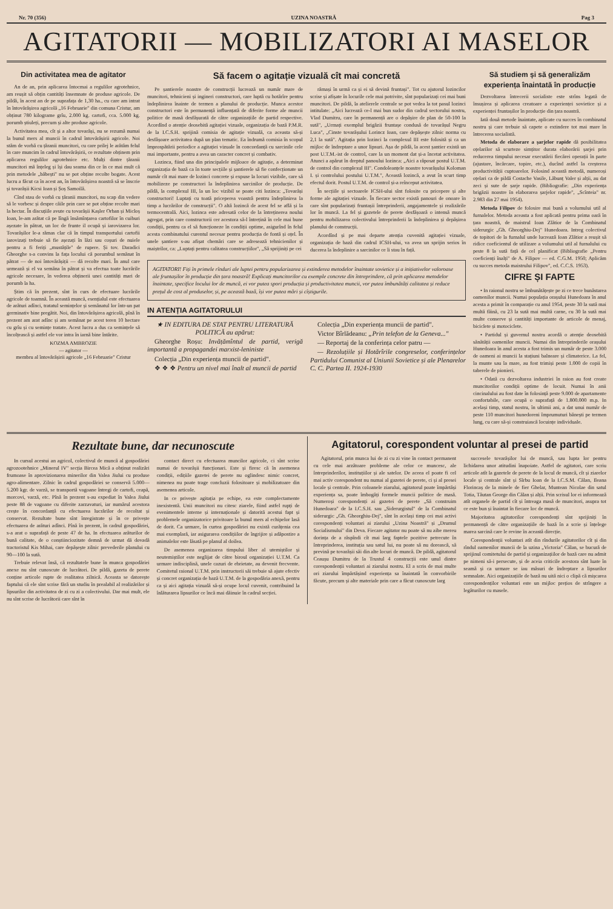Nr. 70 (356) UZINA NOASTRĂ Pag 3
AGITATORII — MOBILIZATORI AI MASELOR
Din activitatea mea de agitator
An de an, prin aplicarea întocmai a regulilor agrotehnice, am reușit să obțin cantități însemnate de produse agricole. De pildă, în acest an de pe suprafața de 1,30 ha., cu care am intrat în întovărășirea agricolă „16 Februarie" din comuna Cristur, am obținut 780 kilograme grîu, 2.000 kg. cartofi, cca. 5.000 kg. porumb știuleți, precum și alte produse agricole.
Activitatea mea, cît și a altor tovarăși, nu se rezumă numai la bunul mers al muncii în cadrul întovărășirii agricole. Noi stăm de vorbă cu țăranii muncitori, cu care prilej le arătăm felul în care muncim în cadrul întovărășirii, ce rezultate obținem prin aplicarea regulilor agrotehnice etc. Mulți dintre țăranii muncitori mă înțeleg și își dau seama din ce în ce mai mult că prin metodele „băbești" nu se pot obține recolte bogate. Acest lucru a făcut ca în acest an, în întovărășirea noastră să se înscrie și tovarășii Kicsi Ioan și Șoș Samoilă.
Cînd stau de vorbă cu țăranii muncitori, nu scap din vedere să le vorbesc și despre căile prin care se pot obține recolte mari la hectar. În discuțiile avute cu tovarășii Kașler Orban și Micloș Ioan, le-am arătat că pe lîngă însămînțarea cartofilor în cuiburi așezate în pătrat, un loc de frunte il ocupă și iarovizarea lor. Tovarășilor le-a rămas clar că în timpul transportului cartofii iarovizați trebuie să fie așezați în lăzi sau coșuri de nuiele pentru a fi feriți „mustățile" de rupere. Și tov. Daradici Gheorghe s-a convins la fața locului că porumbul semănat în pătrat — de noi întovărășiții — dă recolte mari. În anul care urmează și el va semăna în pătrat și va efectua toate lucrările agricole necesare, în vederea obținerii unei cantități mari de porumb la ha.
Știm că în prezent, sînt în curs de efectuare lucrările agricole de toamnă. În această muncă, esențialul este efectuarea de arături adînci, tratatul semințelor și semănatul lor într-un pat germinativ bine pregătit. Noi, din întovărășirea agricolă, pînă în prezent am arat adînc și am semănat pe acest teren 10 hectare cu grîu și cu semințe tratate. Acest lucru a dus ca semințele să încolțească și astfel ele vor intra în iarnă bine întărite.
KOZMA AMBROZIE
— agitator —
membru al întovărășirii agricole „16 Februarie" Cristur
Să facem o agitație vizuală cît mai concretă
Pe șantierele noastre de construcții lucrează un număr mare de muncitori, tehnicieni și ingineri constructori, care luptă cu hotărîre pentru îndeplinirea înainte de termen a planului de producție. Munca acestor constructori este în permanență influențată de diferite forme ale muncii politice de masă desfășurată de către organizațiile de partid respective. Acordînd o atenție deosebită agitației vizuale, organizația de bază P.M.R. de la I.C.S.H. sprijină comisia de agitație vizuală, ca aceasta să-și desfășoare activitatea după un plan tematic. Ea îndrumă comisia în scopul împrospătării periodice a agitației vizuale în concordanță cu sarcinile cele mai importante, pentru a avea un caracter concret și combativ.
Lozinca, fiind una din principalele mijloace de agitație, a determinat organizația de bază ca în toate secțiile și șantierele să fie confecționate un număr cît mai mare de lozinci concrete și expuse la locuri vizibile, care să mobilizeze pe constructori la îndeplinirea sarcinilor de producție. De pildă, la complexul III, la un loc vizibil se poate citi lozinca: „Tovarăși constructori! Luptați cu toată priceperea voastră pentru îndeplinirea la timp a lucrărilor de construcții". O altă lozincă de acest fel se află și la termocentrală. Aici, lozinca este adresată celor de la întreținerea noului agregat, prin care constructorii cer acestora să-l întrețină în cele mai bune condiții, pentru ca el să funcționeze în condiții optime, asigurînd în felul acesta combinatului curentul necesar pentru producția de fontă și oțel. În unele șantiere s-au afișat chemări care se adresează tehnicienilor și maiștrilor, ca: „Luptați pentru calitatea construcțiilor", „Să sprijiniți pe cei
rămași în urmă ca și ei să devină fruntași". Tot cu ajutorul lozincilor scrise și afișate în locurile cele mai potrivite, sînt popularizați cei mai buni muncitori. De pildă, la atelierele centrale se pot vedea la tot pasul lozinci intitulate: „Aici lucrează ce-l mai bun sudor din cadrul sectorului nostru, Vlad Dumitru, care în permanență are o depășire de plan de 50-100 la sută", „Urmați exemplul brigăzii fruntașe condusă de tovarășul Negru Luca", „Cinste tovarășului Lorincz Ioan, care depășește zilnic norma cu 2,1 la sută". Agitația prin lozinci la complexul III este folosită și ca un mijloc de îndreptare a unor lipsuri. Așa de pildă, la acest șantier există un post U.T.M.-ist de control, care la un moment dat și-a încetat activitatea. Atunci a apărut în dreptul panoului lozinca: „Aici a răposat postul U.T.M. de control din complexul III". Condoleanțele noastre tovarășului Koloman I. și controlului postului U.T.M.", Această lozincă, a avut în scurt timp efectul dorit. Postul U.T.M. de control și-a reînceput activitatea.
În secțiile și sectoarele ICSH-ului sînt folosite cu pricepere și alte forme ale agitației vizuale. În fiecare sector există panouri de onoare în care sînt popularizați fruntașii întreprinderii, angajamentele și realizările lor în muncă. La fel și gazetele de perete desfășoară o intensă muncă pentru mobilizarea colectivului întreprinderii la îndeplinirea și depășirea planului de construcții.
Acordînd și pe mai departe atenția cuvenită agitației vizuale, organizația de bază din cadrul ICSH-ului, va avea un sprijin serios în ducerea la îndeplinire a sarcinilor ce îi stau în față.
AGITATORI! Fiți în primele rînduri ale luptei pentru popularizarea și extinderea metodelor înaintate sovietice și a inițiativelor valoroase ale fruntașilor în producție din țara noastră! Explicați muncitorilor cu exemple concrete din întreprindere, că prin aplicarea metodelor înaintate, specifice locului lor de muncă, ei vor putea spori producția și productivitatea muncii, vor putea îmbunătăți calitatea și reduce prețul de cost al produselor, și, pe această bază, își vor putea mări și cîștigurile.
IN ATENȚIA AGITATORULUI
★ IN EDITURA DE STAT PENTRU LITERATURĂ POLITICĂ au apărut:
Gheorghe Roșu: Invățămîntul de partid, verigă importantă a propagandei marxist-leniniste
Colecția „Din experiența muncii de partid".
❖ ❖ ❖ Pentru un nivel mai înalt al muncii de partid
Colecția „Din experiența muncii de partid".
Victor Bîrlădeanu: „Prin telefon de la Geneva..."
— Reportaj de la conferința celor patru —
— Rezoluțiile și Hotărîrile congreselor, conferințelor Partidului Comunist al Uniunii Sovietice și ale Plenarelor C. C. Partea II. 1924-1930
Să studiem și să generalizăm experiența înaintată în producție
Dezvoltarea întrecerii socialiste este strîns legată de însușirea și aplicarea creatoare a experienței sovietice și a experienței fruntașilor în producție din țara noastră.
Iată două metode înaintate, aplicate cu succes în combinatul nostru și care trebuie să capete o extindere tot mai mare în întrecerea socialistă.
Metoda de elaborare a șarjelor rapide dă posibilitatea oțelarilor să scurteze simțitor durata elaborării șarjei prin reducerea timpului necesar executării fiecărei operații în parte (ajustare, încărcare, topire, etc.), ducînd astfel la creșterea productivității cuptoarelor. Folosind această metodă, numeroși oțelari ca de pildă Costache Vasile, Lăbunț Valer și alții, au dat zeci și sute de șarje rapide. (Bibliografie: „Din experiența brigăzii noastre în elaborarea șarjelor rapide", „Scînteia" nr. 2.983 din 27 mai 1954).
Metoda Filipov de folosire mai bună a volumului util al furnalelor. Metoda aceasta a fost aplicată pentru prima oară în țara noastră, de maistrul Ioan Zlătior de la Combinatul siderurgic „Gh. Gheorghiu-Dej" Hunedoara. Intreg colectivul de topitori de la furnalul unde lucrează Ioan Zlătior a reușit să ridice coeficientul de utilizare a volumului util al furnalului cu peste 8 la sută față de cel planificat (Bibliografie „Pentru coeficienți înalți" de A. Filipov — ed. C.G.M. 1950; Aplicăm cu succes metoda maistrului Filipov", ed. C.C.S. 1953).
CIFRE ȘI FAPTE
• In raionul nostru se îmbunătățește pe zi ce trece bunăstarea oamenilor muncii. Numai populația orașului Hunedoara în anul acesta a primit în comparație cu anul 1954, peste 30 la sută mai multă făină, cu 23 la sută mai multă carne, cu 30 la sută mai multe conserve și cantități importante de articole de menaj, biciclete și motociclete.
• Partidul și guvernul nostru acordă o atenție deosebită sănătății oamenilor muncii. Numai din întreprinderile orașului Hunedoara în anul acesta a fost trimis un număr de peste 3.000 de oameni ai muncii la stațiuni balneare și climaterice. La fel, la munte sau la mare, au fost trimiși peste 1.000 de copii în taberele de pionieri.
• Odată cu dezvoltarea industriei în raion au fost create muncitorilor condiții optime de locuit. Numai în anii cincinalului au fost date în folosință peste 9.000 de apartamente confortabile, care ocupă o suprafață de 1.800.000 m.p. In același timp, statul nostru, în ultimii ani, a dat unui număr de peste 110 muncitori hunedoreni împrumuturi bănești pe termen lung, cu care să-și construiască locuințe individuale.
Rezultate bune, dar necunoscute
In cursul acestui an agricol, colectivul de muncă al gospodăriei agrozootehnice „Minerul IV" secția Bircea Mică a obținut realizări frumoase în aprovizionarea minerilor din Valea Jiului cu produse agro-alimentare. Zilnic în cadrul gospodăriei se conservă 5.000—5.200 kgr. de varză, se transportă vagoane întregi de cartofi, ceapă, morcovi, varză, etc. Pînă în prezent s-au expediat în Valea Jiului peste 88 de vagoane cu diferite zarzavaturi, iar numărul acestora crește în concordanță cu efectuarea lucrărilor de recoltat și conservat. Rezultate bune sînt înregistrate și în ce privește efectuarea de arături adînci. Pînă în prezent, în cadrul gospodăriei, s-a arat o suprafață de peste 47 de ha. In efectuarea arăturilor de bună calitate, de o conștiinciozitate demnă de urmat dă dovadă tractoristul Kis Mihai, care depășește zilnic prevederile planului cu 90—100 la sută.
Trebuie relevat însă, că rezultatele bune în munca gospodăriei anexe nu sînt cunoscute de lucrători. De pildă, gazeta de perete conține articole rupte de realitatea zilnică. Aceasta se datorește faptului că ele sînt scrise fără un studiu în prealabil al realizărilor și lipsurilor din activitatea de zi cu zi a colectivului. Dar mai mult, ele nu sînt scrise de lucrătorii care sînt în
contact direct cu efectuarea muncilor agricole, ci sînt scrise numai de tovarășii funcționari. Este și firesc că în asemenea condiții, edițiile gazetei de perete nu oglindesc nimic concret, nimenea nu poate trage concluzii folositoare și mobilizatoare din asemenea articole.
In ce privește agitația pe echipe, ea este complectamente inexistentă. Unii muncitori nu citesc ziarele, fiind astfel rupți de evenimentele interne și internaționale și datorită acestui fapt și problemele organizatorice privitoare la bunul mers al echipelor lasă de dorit. Ca urmare, în curtea gospodăriei nu există curățenia cea mai exemplară, iar asigurarea condițiilor de îngrijire și adăpostire a animalelor este lăsată pe planul al doilea.
De asemenea organizarea timpului liber al utemiștilor și neutemiștilor este neglijat de către biroul organizației U.T.M. Ca urmare indisciplină, unele cazuri de ebrietate, au devenit frecvente. Comitetul raional U.T.M. prin instructorii săi trebuie să ajute efectiv și concret organizația de bază U.T.M. de la gospodăria anexă, pentru ca și aici agitația vizuală să-și ocupe locul cuvenit, contribuind la înlăturarea lipsurilor ce încă mai dăinuie în cadrul secției.
Agitatorul, corespondent voluntar al presei de partid
Agitatorul, prin munca lui de zi cu zi vine în contact permanent cu cele mai arzătoare probleme ale celor ce muncesc, ale întreprinderilor, instituțiilor și ale satelor. De aceea el poate fi cel mai activ corespondent nu numai al gazetei de perete, ci și al presei locale și centrale. Prin coloanele ziarului, agitatorul poate împărtăși experiența sa, poate îmbogăți formele muncii politice de masă. Numeroși corespondenți ai gazetei de perete „Să construim Hunedoara" de la I.C.S.H. sau „Siderurgistul" de la Combinatul siderurgic „Gh. Gheorghiu-Dej", sînt în același timp cei mai activi corespondenți voluntari ai ziarului „Uzina Noastră" și „Drumul Socialismului" din Deva. Fiecare agitator nu poate să nu aibe mereu dorința de a răspîndi cît mai larg faptele pozitive petrecute în întreprinderea, instituția sau satul lui, nu poate să nu dorească, să prevină pe tovarășii săi din alte locuri de muncă. De pildă, agitatorul Ceaușu Dumitru de la Trustul 4 construcții este unul dintre corespondenții voluntari ai ziarului nostru. El a scris de mai multe ori ziarului împărtășind experiența sa înaintată în convorbirile făcute, precum și alte materiale prin care a făcut cunoscute larg
succesele tovarășilor lui de muncă, sau lupta lor pentru lichidarea unor atitudini înapoiate. Astfel de agitatori, care scriu articole atît la gazetele de perete de la locul de muncă, cît și ziarelor locale și centrale sînt și Sîrbu Ioan de la I.C.S.M. Călan, Ileana Florincaș de la minele de fier Ghelar, Muntean Nicolae din satul Totia, Tăutan George din Călan și alții. Prin scrisul lor ei informează atît organele de partid cît și întreaga masă de muncitori, asupra tot ce este bun și înaintat în fiecare loc de muncă.
Majoritatea agitatorilor corespondenți sînt sprijiniți în permanență de către organizațiile de bază în a scrie și înțelege marea sarcină care le revine în această direcție.
Corespondenții voluntari atît din rîndurile agitatorilor cît și din rîndul oamenilor muncii de la uzina „Victoria" Călan, se bucură de sprijinul comitetului de partid și organizațiilor de bază care nu admit pe nimeni să-i persecute, și de aceia criticile acestora sînt luate în seamă și ca urmare se iau măsuri de îndreptare a lipsurilor semnalate. Aici organizațiile de bază nu uită nici o clipă că mișcarea corespondenților voluntari este un mijloc prețios de strîngere a legăturilor cu masele.